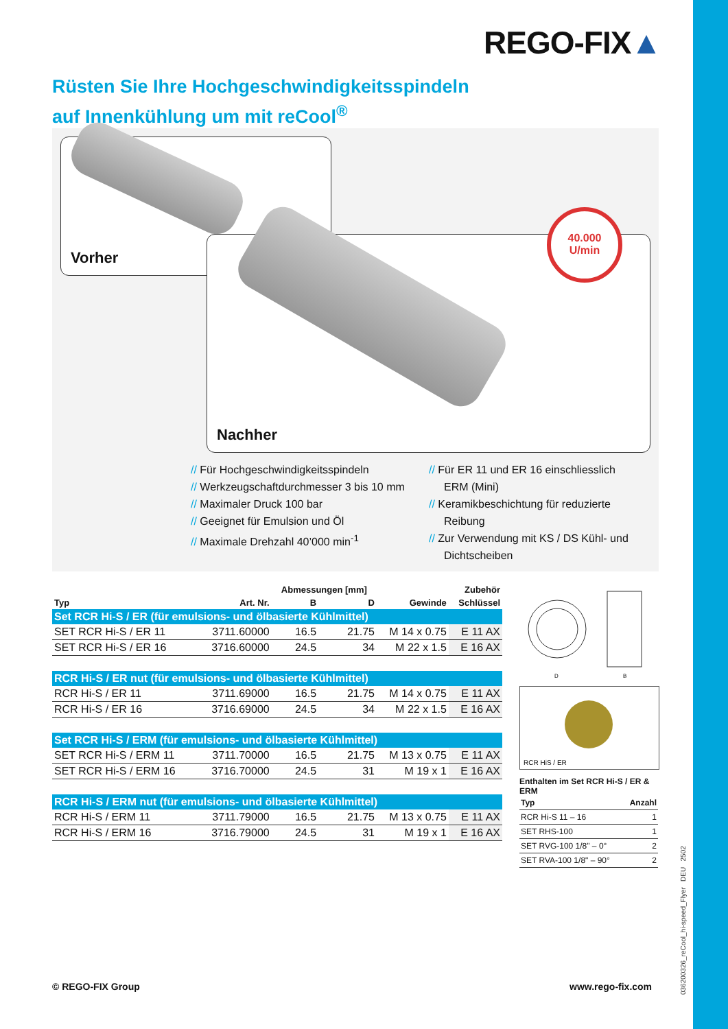REGO-FIX▲
Rüsten Sie Ihre Hochgeschwindigkeitsspindeln
auf Innenkühlung um mit reCool<sup>®</sup>
Vorher
40.000
U/min
Nachher
// Für Hochgeschwindigkeitsspindeln
// Werkzeugschaftdurchmesser 3 bis 10 mm
// Maximaler Druck 100 bar
// Geeignet für Emulsion und Öl
// Maximale Drehzahl 40’000 min<sup>-1</sup>
// Für ER 11 und ER 16 einschliesslich ERM (Mini)
// Keramikbeschichtung für reduzierte Reibung
// Zur Verwendung mit KS / DS Kühl- und Dichtscheiben
| | | Abmessungen [mm] | | | Zubehör |
| --- | --- | --- | --- | --- | --- |
| Typ | Art. Nr. | B | D | Gewinde | Schlüssel |
| Set RCR Hi-S / ER (für emulsions- und ölbasierte Kühlmittel) | | | | | |
| SET RCR Hi-S / ER 11 | 3711.60000 | 16.5 | 21.75 | M 14 x 0.75 | E 11 AX |
| SET RCR Hi-S / ER 16 | 3716.60000 | 24.5 | 34 | M 22 x 1.5 | E 16 AX |
| RCR Hi-S / ER nut (für emulsions- und ölbasierte Kühlmittel) | | | | | |
| RCR Hi-S / ER 11 | 3711.69000 | 16.5 | 21.75 | M 14 x 0.75 | E 11 AX |
| RCR Hi-S / ER 16 | 3716.69000 | 24.5 | 34 | M 22 x 1.5 | E 16 AX |
| Set RCR Hi-S / ERM (für emulsions- und ölbasierte Kühlmittel) | | | | | |
| SET RCR Hi-S / ERM 11 | 3711.70000 | 16.5 | 21.75 | M 13 x 0.75 | E 11 AX |
| SET RCR Hi-S / ERM 16 | 3716.70000 | 24.5 | 31 | M 19 x 1 | E 16 AX |
| RCR Hi-S / ERM nut (für emulsions- und ölbasierte Kühlmittel) | | | | | |
| RCR Hi-S / ERM 11 | 3711.79000 | 16.5 | 21.75 | M 13 x 0.75 | E 11 AX |
| RCR Hi-S / ERM 16 | 3716.79000 | 24.5 | 31 | M 19 x 1 | E 16 AX |
D
B
RCR HiS / ER
Enthalten im Set RCR Hi-S / ER & ERM
| Typ | Anzahl |
| RCR Hi-S 11 – 16 | 1 |
| SET RHS-100 | 1 |
| SET RVG-100 1/8" – 0° | 2 |
| SET RVA-100 1/8" – 90° | 2 |
© REGO-FIX Group www.rego-fix.com
036200326_reCool_hi-speed_Flyer DEU 2502